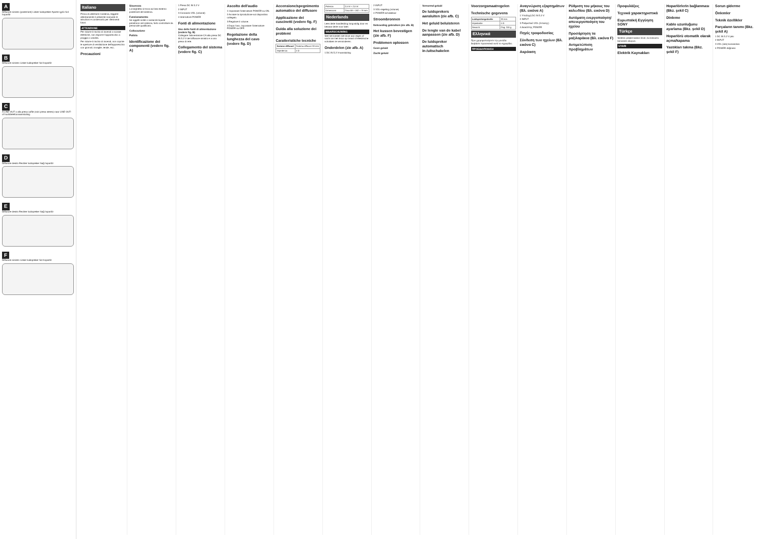A
Diffusore sinistro (posteriore) Linker luidspreker Aparte ηχείο Sol hoparlör
B
Diffusore sinistro Linker luidspreker Sol hoparlör
C
A LINE OUT o alla presa cuffie (mini presa stereo) naar LINE OUT- of hoofdtelefoonaansluiting
D
Diffusore destro Rechter luidspreker Sağ hoparlör
E
Diffusore destro Rechter luidspreker Sağ hoparlör
F
Diffusore sinistro Linker luidspreker Sol hoparlör
Italiano
Prima di utilizzare il sistema, leggere attentamente il presente manuale di istruzioni e conservarlo per riferimenti futuri.
ATTENZIONE
Per ridurre il rischio di incendi o scosse elettriche, non esporre l'apparecchio a pioggia o umidità.
Per ridurre il rischio di incendi, non coprire le aperture di ventilazione dell'apparecchio con giornali, tovaglie, tende, ecc.
Precauzioni
Sicurezza
La targhetta si trova sul lato esterno posteriore del sistema.
Funzionamento
Se oggetti solidi o sostanze liquide penetrano nel sistema, farlo controllare da personale qualificato.
Collocazione
Pulizia
Identificazione dei componenti (vedere fig. A)
1 Presa DC IN 5.2 V
2 INPUT
3 Comando VOL (volume)
4 Interruttore POWER
Fonti di alimentazione
Uso delle fonti di alimentazione (vedere fig. B)
Collegare l'alimentatore CA alla presa DC IN 5.2 V del diffusore sinistro e a una presa di rete.
Collegamento del sistema (vedere fig. C)
Ascolto dell'audio
1 Impostare l'interruttore POWER su ON.
2 Avviare la riproduzione sul dispositivo collegato.
3 Regolare il volume.
4 Dopo l'uso, impostare l'interruttore POWER su OFF.
Regolazione della lunghezza del cavo (vedere fig. D)
Accensione/spegnimento automatico del diffusore
Applicazione dei cuscinetti (vedere fig. F)
Guida alla soluzione dei problemi
Caratteristiche tecniche
| Sezione diffusori | Sistema diffusori 30 mm |
| Impedenza | 4 Ω |
| Potenza | 2,5 W + 2,5 W |
| Dimensioni | Circa 68 × 182 × 79 mm |
Nederlands
Lees deze handleiding zorgvuldig door en bewaar deze voor later.
WAARSCHUWING
Stel het toestel niet bloot aan regen of vocht om het risico op brand of elektrische schokken te verminderen.
Onderdelen (zie afb. A)
1 DC IN 5.2 V-aansluiting
2 INPUT
3 VOL-regeling (volume)
4 POWER-schakelaar
Stroombronnen
Netvoeding gebruiken (zie afb. B)
Het kussen bevestigen (zie afb. F)
Problemen oplossen
Geen geluid
Zacht geluid
Vervormd geluid
De luidsprekers aansluiten (zie afb. C)
Het geluid beluisteren
De lengte van de kabel aanpassen (zie afb. D)
De luidspreker automatisch in-/uitschakelen
Voorzorgsmaatregelen
Technische gegevens
| Luidsprekergedeelte | 30 mm |
| Impedantie | 4 Ω |
| Gewicht | Ong. 310 g |
Ελληνικά
Πριν χρησιμοποιήσετε την μονάδα διαβάστε προσεκτικά αυτό το εγχειρίδιο.
ΠΡΟΕΙΔΟΠΟΙΗΣΗ
Αναγνώριση εξαρτημάτων (Βλ. εικόνα A)
1 Υποδοχή DC IN 5.2 V
2 INPUT
3 Ρυθμιστικό VOL (έντασης)
4 Διακόπτης POWER
Πηγές τροφοδοσίας
Σύνδεση των ηχείων (Βλ. εικόνα C)
Ακρόαση
Ρύθμιση του μήκους του καλωδίου (Βλ. εικόνα D)
Αυτόματη ενεργοποίηση/απενεργοποίηση του ηχείου
Προσάρτηση τα μαξιλαράκια (Βλ. εικόνα F)
Αντιμετώπιση προβλημάτων
Προφυλάξεις
Τεχνικά χαρακτηριστικά
Ευρωπαϊκή Εγγύηση SONY
Türkçe
Sistemi çalıştırmadan önce, bu kılavuzu tamamen okuyun.
UYARI
Elektrik Kaynakları
Hoparlörlerin bağlanması (Bkz. şekil C)
Dinleme
Kablo uzunluğunu ayarlama (Bkz. şekil D)
Hoparlörü otomatik olarak açma/kapama
Yastıkları takma (Bkz. şekil F)
Sorun giderme
Önlemler
Teknik özellikler
Parçaların tanımı (Bkz. şekil A)
1 DC IN 5.2 V jakı
2 INPUT
3 VOL (ses) kumandası
4 POWER düğmesi